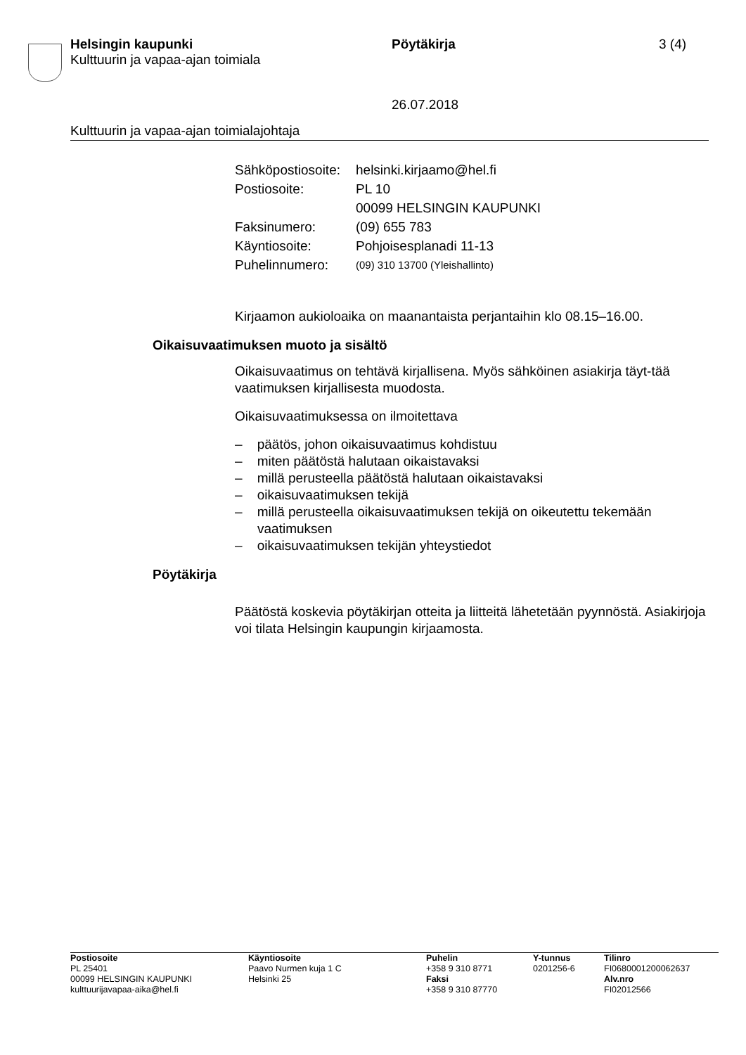Helsingin kaupunki Pöytäkirja 3 (4)
Kulttuurin ja vapaa-ajan toimiala
26.07.2018
Kulttuurin ja vapaa-ajan toimialajohtaja
| Sähköpostiosoite: | helsinki.kirjaamo@hel.fi |
| Postiosoite: | PL 10 00099 HELSINGIN KAUPUNKI |
| Faksinumero: | (09) 655 783 |
| Käyntiosoite: | Pohjoisesplanadi 11-13 |
| Puhelinnumero: | (09) 310 13700 (Yleishallinto) |
Kirjaamon aukioloaika on maanantaista perjantaihin klo 08.15–16.00.
Oikaisuvaatimuksen muoto ja sisältö
Oikaisuvaatimus on tehtävä kirjallisena. Myös sähköinen asiakirja täyt-tää vaatimuksen kirjallisesta muodosta.
Oikaisuvaatimuksessa on ilmoitettava
– päätös, johon oikaisuvaatimus kohdistuu
– miten päätöstä halutaan oikaistavaksi
– millä perusteella päätöstä halutaan oikaistavaksi
– oikaisuvaatimuksen tekijä
– millä perusteella oikaisuvaatimuksen tekijä on oikeutettu tekemään vaatimuksen
– oikaisuvaatimuksen tekijän yhteystiedot
Pöytäkirja
Päätöstä koskevia pöytäkirjan otteita ja liitteitä lähetetään pyynnöstä. Asiakirjoja voi tilata Helsingin kaupungin kirjaamosta.
| Postiosoite PL 25401 00099 HELSINGIN KAUPUNKI kulttuurijavapaa-aika@hel.fi | Käyntiosoite Paavo Nurmen kuja 1 C Helsinki 25 | Puhelin +358 9 310 8771 Faksi +358 9 310 87770 | Y-tunnus 0201256-6 | Tilinro FI0680001200062637 Alv.nro FI02012566 |